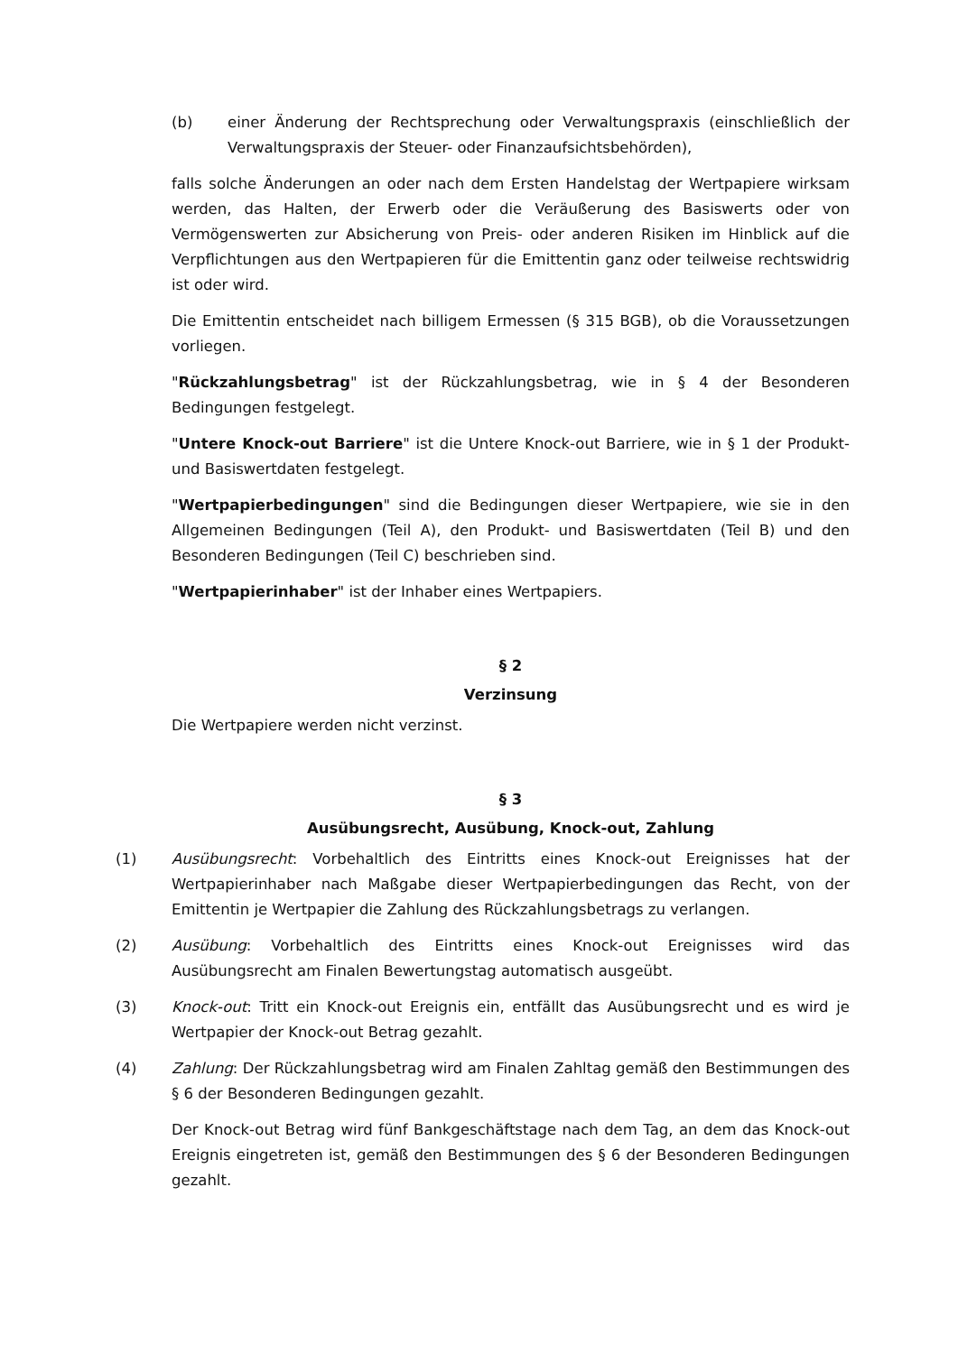(b) einer Änderung der Rechtsprechung oder Verwaltungspraxis (einschließlich der Verwaltungspraxis der Steuer- oder Finanzaufsichtsbehörden),
falls solche Änderungen an oder nach dem Ersten Handelstag der Wertpapiere wirksam werden, das Halten, der Erwerb oder die Veräußerung des Basiswerts oder von Vermögenswerten zur Absicherung von Preis- oder anderen Risiken im Hinblick auf die Verpflichtungen aus den Wertpapieren für die Emittentin ganz oder teilweise rechtswidrig ist oder wird.
Die Emittentin entscheidet nach billigem Ermessen (§ 315 BGB), ob die Voraussetzungen vorliegen.
"Rückzahlungsbetrag" ist der Rückzahlungsbetrag, wie in § 4 der Besonderen Bedingungen festgelegt.
"Untere Knock-out Barriere" ist die Untere Knock-out Barriere, wie in § 1 der Produkt- und Basiswertdaten festgelegt.
"Wertpapierbedingungen" sind die Bedingungen dieser Wertpapiere, wie sie in den Allgemeinen Bedingungen (Teil A), den Produkt- und Basiswertdaten (Teil B) und den Besonderen Bedingungen (Teil C) beschrieben sind.
"Wertpapierinhaber" ist der Inhaber eines Wertpapiers.
§ 2
Verzinsung
Die Wertpapiere werden nicht verzinst.
§ 3
Ausübungsrecht, Ausübung, Knock-out, Zahlung
(1) Ausübungsrecht: Vorbehaltlich des Eintritts eines Knock-out Ereignisses hat der Wertpapierinhaber nach Maßgabe dieser Wertpapierbedingungen das Recht, von der Emittentin je Wertpapier die Zahlung des Rückzahlungsbetrags zu verlangen.
(2) Ausübung: Vorbehaltlich des Eintritts eines Knock-out Ereignisses wird das Ausübungsrecht am Finalen Bewertungstag automatisch ausgeübt.
(3) Knock-out: Tritt ein Knock-out Ereignis ein, entfällt das Ausübungsrecht und es wird je Wertpapier der Knock-out Betrag gezahlt.
(4) Zahlung: Der Rückzahlungsbetrag wird am Finalen Zahltag gemäß den Bestimmungen des § 6 der Besonderen Bedingungen gezahlt.
Der Knock-out Betrag wird fünf Bankgeschäftstage nach dem Tag, an dem das Knock-out Ereignis eingetreten ist, gemäß den Bestimmungen des § 6 der Besonderen Bedingungen gezahlt.